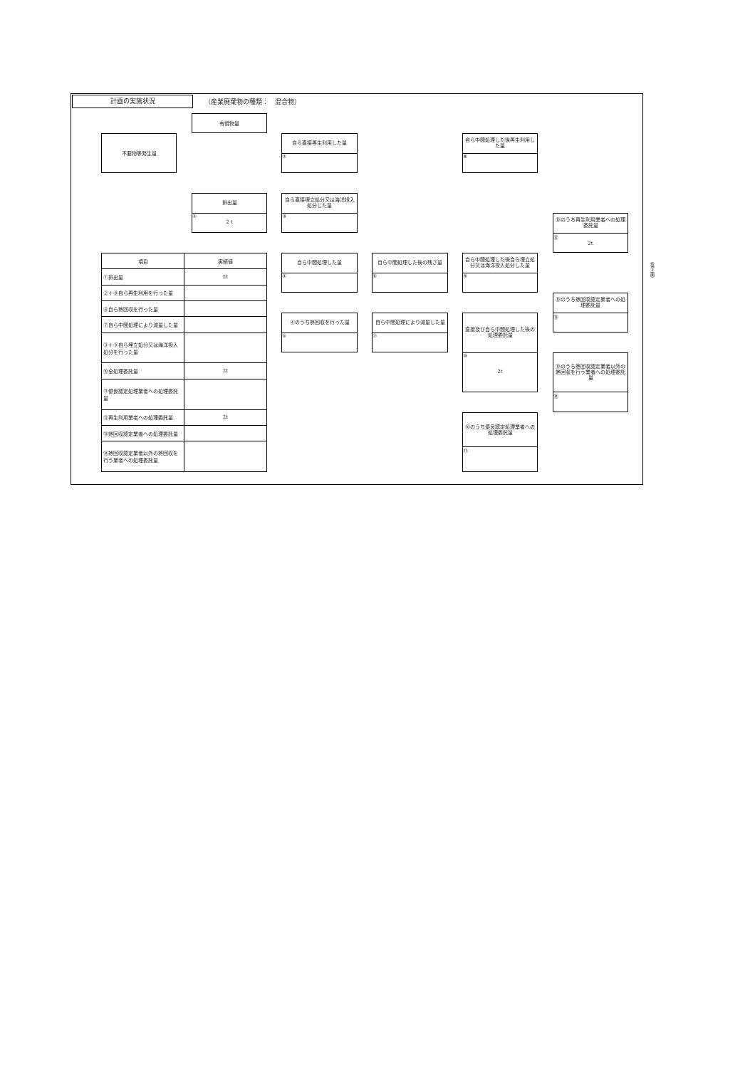計画の実施状況
（産業廃棄物の種類：　混合物）
不要物等発生量
有償物量
排出量
①
2 t
自ら直接再生利用した量
②
自ら直接埋立処分又は海洋投入処分した量
③
自ら中間処理した後再生利用した量
⑧
⑩のうち再生利用業者への処理委託量
⑫
2t
| 項目 | 実績値 |
| --- | --- |
| ①排出量 | 2t |
| ②＋⑧自ら再生利用を行った量 | |
| ⑤自ら熱回収を行った量 | |
| ⑦自ら中間処理により減量した量 | |
| ③＋⑨自ら埋立処分又は海洋投入処分を行った量 | |
| ⑩全処理委託量 | 2t |
| ⑪優良認定処理業者への処理委託量 | |
| ⑫再生利用業者への処理委託量 | 2t |
| ⑬熱回収認定業者への処理委託量 | |
| ⑭熱回収認定業者以外の熱回収を行う業者への処理委託量 | |
自ら中間処理した量
④
自ら中間処理した後の残さ量
⑥
自ら中間処理した後自ら埋立処分又は海洋投入処分した量
⑨
⑩のうち熱回収認定業者への処理委託量
⑬
④のうち熱回収を行った量
⑤
自ら中間処理により減量した量
⑦
直接及び自ら中間処理した後の処理委託量
⑩
2t
⑩のうち熱回収認定業者以外の熱回収を行う業者への処理委託量
⑭
⑩のうち優良認定処理業者への処理委託量
⑪
（第２面）